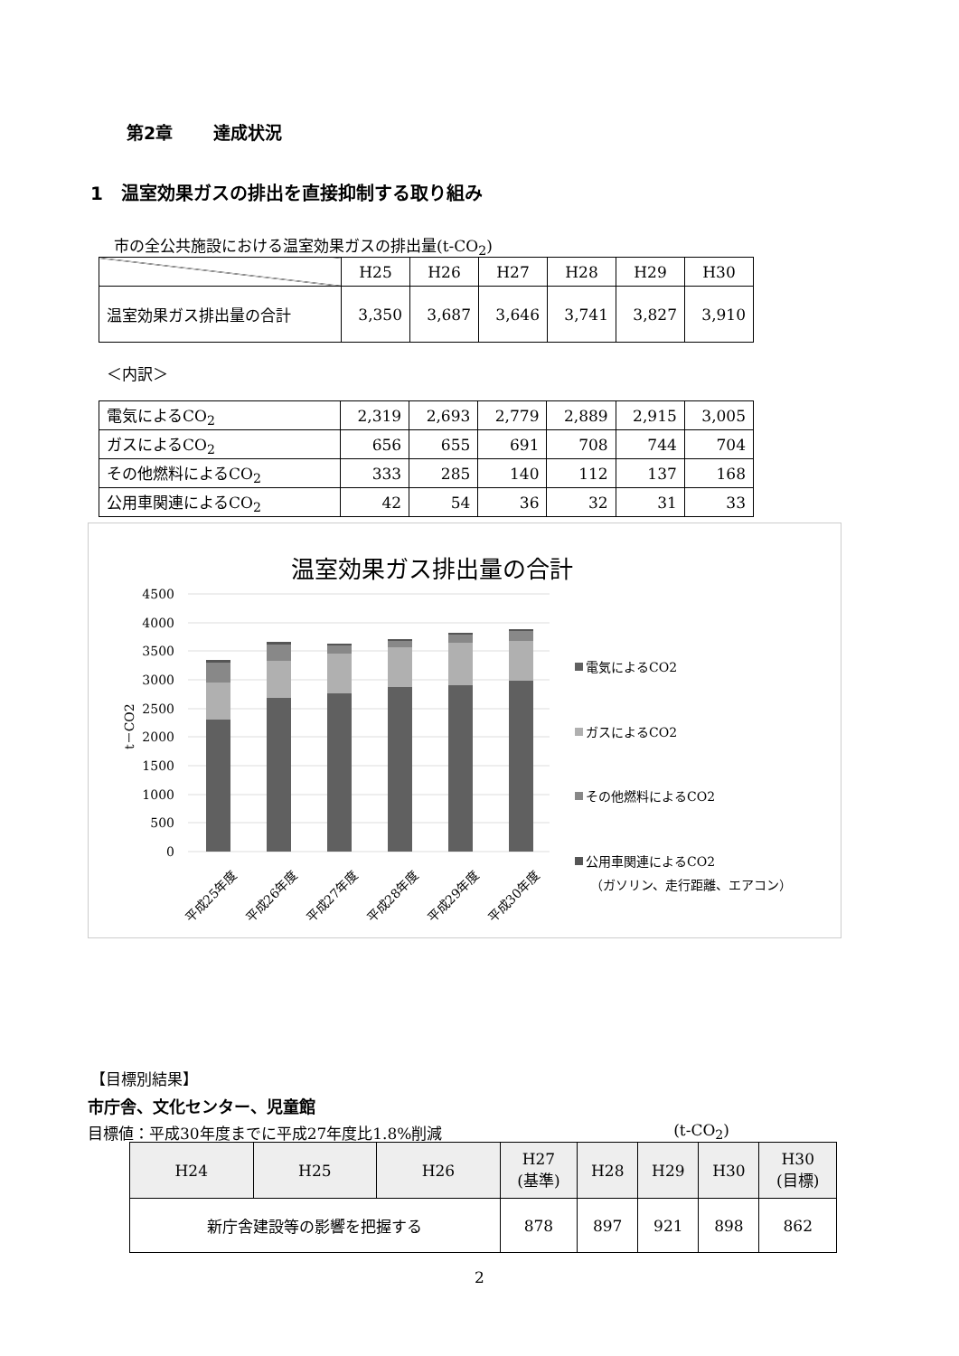第2章　　 達成状況
1　温室効果ガスの排出を直接抑制する取り組み
市の全公共施設における温室効果ガスの排出量(t-CO<sub>2</sub>)
| | H25 | H26 | H27 | H28 | H29 | H30 |
| 温室効果ガス排出量の合計 | 3,350 | 3,687 | 3,646 | 3,741 | 3,827 | 3,910 |
＜内訳＞
| 電気によるCO<sub>2</sub> | 2,319 | 2,693 | 2,779 | 2,889 | 2,915 | 3,005 |
| ガスによるCO<sub>2</sub> | 656 | 655 | 691 | 708 | 744 | 704 |
| その他燃料によるCO<sub>2</sub> | 333 | 285 | 140 | 112 | 137 | 168 |
| 公用車関連によるCO<sub>2</sub> | 42 | 54 | 36 | 32 | 31 | 33 |
温室効果ガス排出量の合計
4500
4000
3500
3000
2500
2000
1500
1000
500
0
t－CO2
平成25年度
平成26年度
平成27年度
平成28年度
平成29年度
平成30年度
電気によるCO2
ガスによるCO2
その他燃料によるCO2
公用車関連によるCO2
（ガソリン、走行距離、エアコン）
【目標別結果】
市庁舎、文化センター、児童館
目標値：平成30年度までに平成27年度比1.8%削減 (t-CO<sub>2</sub>)
| H24 | H25 | H26 | H27 (基準) | H28 | H29 | H30 | H30 (目標) |
| 新庁舎建設等の影響を把握する | | | 878 | 897 | 921 | 898 | 862 |
2